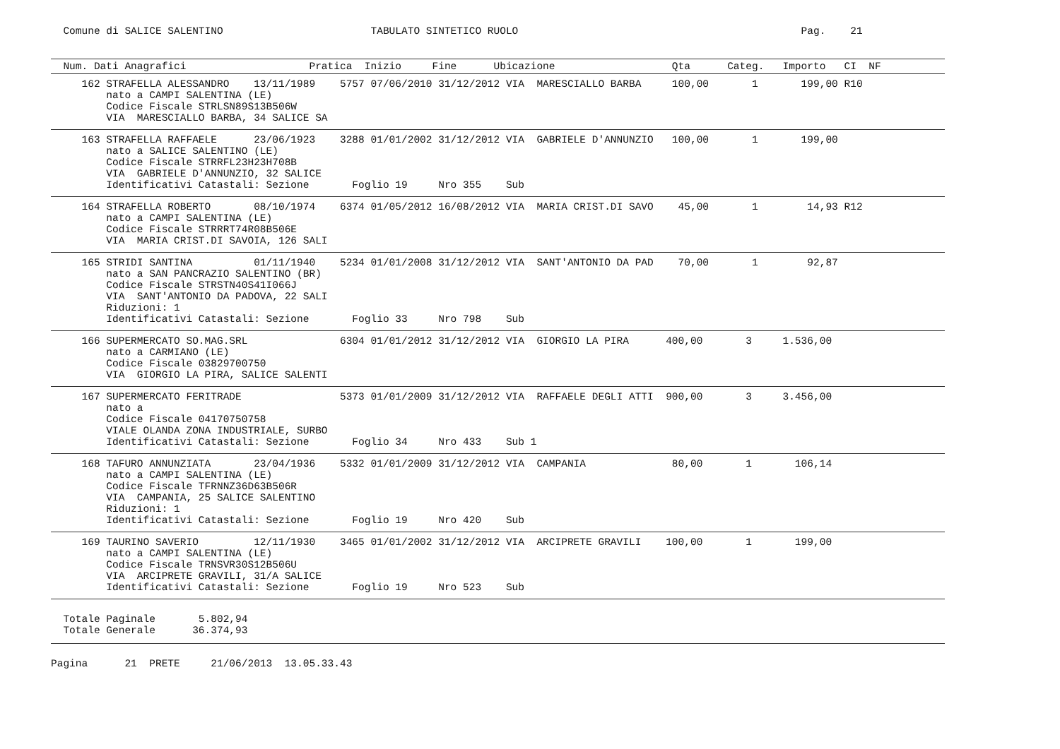Comune di SALICE SALENTINO                        TABULATO SINTETICO RUOLO                                              Pag.    21
  Num. Dati Anagrafici                    Pratica  Inizio     Fine      Ubicazione                   Qta      Categ.   Importo   CI  NF
     162 STRAFELLA ALESSANDRO    13/11/1989    5757 07/06/2010 31/12/2012 VIA  MARESCIALLO BARBA     100,00       1       199,00 R10
         nato a CAMPI SALENTINA (LE)
         Codice Fiscale STRLSN89S13B506W
         VIA  MARESCIALLO BARBA, 34 SALICE SA
     163 STRAFELLA RAFFAELE      23/06/1923    3288 01/01/2002 31/12/2012 VIA  GABRIELE D'ANNUNZIO   100,00       1       199,00
         nato a SALICE SALENTINO (LE)
         Codice Fiscale STRRFL23H23H708B
         VIA  GABRIELE D'ANNUNZIO, 32 SALICE
         Identificativi Catastali: Sezione       Foglio 19     Nro 355    Sub
     164 STRAFELLA ROBERTO       08/10/1974    6374 01/05/2012 16/08/2012 VIA  MARIA CRIST.DI SAVO    45,00       1        14,93 R12
         nato a CAMPI SALENTINA (LE)
         Codice Fiscale STRRRT74R08B506E
         VIA  MARIA CRIST.DI SAVOIA, 126 SALI
     165 STRIDI SANTINA          01/11/1940    5234 01/01/2008 31/12/2012 VIA  SANT'ANTONIO DA PAD    70,00       1        92,87
         nato a SAN PANCRAZIO SALENTINO (BR)
         Codice Fiscale STRSTN40S41I066J
         VIA  SANT'ANTONIO DA PADOVA, 22 SALI
         Riduzioni: 1
         Identificativi Catastali: Sezione       Foglio 33     Nro 798    Sub
     166 SUPERMERCATO SO.MAG.SRL               6304 01/01/2012 31/12/2012 VIA  GIORGIO LA PIRA      400,00       3     1.536,00
         nato a CARMIANO (LE)
         Codice Fiscale 03829700750
         VIA  GIORGIO LA PIRA, SALICE SALENTI
     167 SUPERMERCATO FERITRADE                5373 01/01/2009 31/12/2012 VIA  RAFFAELE DEGLI ATTI  900,00       3     3.456,00
         nato a
         Codice Fiscale 04170750758
         VIALE OLANDA ZONA INDUSTRIALE, SURBO
         Identificativi Catastali: Sezione       Foglio 34     Nro 433    Sub 1
     168 TAFURO ANNUNZIATA       23/04/1936    5332 01/01/2009 31/12/2012 VIA  CAMPANIA              80,00       1       106,14
         nato a CAMPI SALENTINA (LE)
         Codice Fiscale TFRNNZ36D63B506R
         VIA  CAMPANIA, 25 SALICE SALENTINO
         Riduzioni: 1
         Identificativi Catastali: Sezione       Foglio 19     Nro 420    Sub
     169 TAURINO SAVERIO         12/11/1930    3465 01/01/2002 31/12/2012 VIA  ARCIPRETE GRAVILI    100,00       1       199,00
         nato a CAMPI SALENTINA (LE)
         Codice Fiscale TRNSVR30S12B506U
         VIA  ARCIPRETE GRAVILI, 31/A SALICE
         Identificativi Catastali: Sezione       Foglio 19     Nro 523    Sub
  Totale Paginale       5.802,94
  Totale Generale      36.374,93
Pagina      21  PRETE     21/06/2013  13.05.33.43